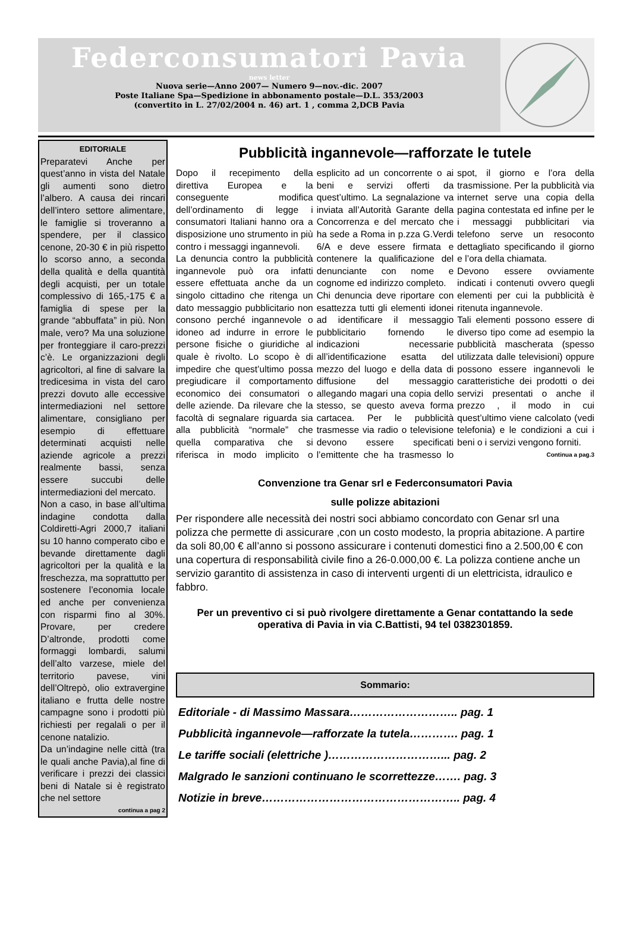Federconsumatori Pavia
news letter
Nuova serie—Anno 2007— Numero 9—nov.-dic. 2007
Poste Italiane Spa—Spedizione in abbonamento postale—D.L. 353/2003
(convertito in L. 27/02/2004 n. 46) art. 1 , comma 2,DCB Pavia
EDITORIALE
Preparatevi Anche per quest’anno in vista del Natale gli aumenti sono dietro l’albero. A causa dei rincari dell’intero settore alimentare, le famiglie si troveranno a spendere, per il classico cenone, 20-30 € in più rispetto lo scorso anno, a seconda della qualità e della quantità degli acquisti, per un totale complessivo di 165,-175 € a famiglia di spese per la grande “abbuffata” in più. Non male, vero? Ma una soluzione per fronteggiare il caro-prezzi c’è. Le organizzazioni degli agricoltori, al fine di salvare la tredicesima in vista del caro prezzi dovuto alle eccessive intermediazioni nel settore alimentare, consigliano per esempio di effettuare determinati acquisti nelle aziende agricole a prezzi realmente bassi, senza essere succubi delle intermediazioni del mercato.
Non a caso, in base all’ultima indagine condotta dalla Coldiretti-Agri 2000,7 italiani su 10 hanno comperato cibo e bevande direttamente dagli agricoltori per la qualità e la freschezza, ma soprattutto per sostenere l’economia locale ed anche per convenienza con risparmi fino al 30%. Provare, per credere D’altronde, prodotti come formaggi lombardi, salumi dell’alto varzese, miele del territorio pavese, vini dell’Oltrepò, olio extravergine italiano e frutta delle nostre campagne sono i prodotti più richiesti per regalali o per il cenone natalizio.
Da un’indagine nelle città (tra le quali anche Pavia),al fine di verificare i prezzi dei classici beni di Natale si è registrato che nel settore
continua a pag 2
Pubblicità ingannevole—rafforzate le tutele
Dopo il recepimento della direttiva Europea e la conseguente modifica dell’ordinamento di legge i consumatori Italiani hanno ora a disposizione uno strumento in più contro i messaggi ingannevoli.
La denuncia contro la pubblicità ingannevole può ora infatti essere effettuata anche da un singolo cittadino che ritenga un dato messaggio pubblicitario non consono perché ingannevole o idoneo ad indurre in errore le persone fisiche o giuridiche al quale è rivolto. Lo scopo è di impedire che quest’ultimo possa pregiudicare il comportamento economico dei consumatori o delle aziende. Da rilevare che la facoltà di segnalare riguarda sia alla pubblicità “normale” che quella comparativa che si riferisca in modo implicito o esplicito ad un concorrente o ai beni e servizi offerti da quest’ultimo. La segnalazione va inviata all’Autorità Garante della Concorrenza e del mercato che ha sede a Roma in p.zza G.Verdi 6/A e deve essere firmata e contenere la qualificazione del denunciante con nome e cognome ed indirizzo completo.
Chi denuncia deve riportare con esattezza tutti gli elementi idonei ad identificare il messaggio pubblicitario fornendo le indicazioni necessarie all’identificazione esatta del mezzo del luogo e della data di diffusione del messaggio allegando magari una copia dello stesso, se questo aveva forma cartacea. Per le pubblicità trasmesse via radio o televisione devono essere specificati l’emittente che ha trasmesso lo spot, il giorno e l’ora della trasmissione. Per la pubblicità via internet serve una copia della pagina contestata ed infine per le i messaggi pubblicitari via telefono serve un resoconto dettagliato specificando il giorno e l’ora della chiamata.
Devono essere ovviamente indicati i contenuti ovvero quegli elementi per cui la pubblicità è ritenuta ingannevole.
Tali elementi possono essere di diverso tipo come ad esempio la pubblicità mascherata (spesso utilizzata dalle televisioni) oppure possono essere ingannevoli le caratteristiche dei prodotti o dei servizi presentati o anche il prezzo , il modo in cui quest’ultimo viene calcolato (vedi telefonia) e le condizioni a cui i beni o i servizi vengono forniti.
Continua a pag.3
Convenzione tra Genar srl e Federconsumatori Pavia
sulle polizze abitazioni
Per rispondere alle necessità dei nostri soci abbiamo concordato con Genar srl una polizza che permette di assicurare ,con un costo modesto, la propria abitazione. A partire da soli 80,00 € all’anno si possono assicurare i contenuti domestici fino a 2.500,00 € con una copertura di responsabilità civile fino a 26-0.000,00 €. La polizza contiene anche un servizio garantito di assistenza in caso di interventi urgenti di un elettricista, idraulico e fabbro.
Per un preventivo ci si può rivolgere direttamente a Genar contattando la sede operativa di Pavia in via C.Battisti, 94 tel 0382301859.
Sommario:
Editoriale - di Massimo Massara……………………….. pag. 1
Pubblicità ingannevole—rafforzate la tutela…………. pag. 1
Le tariffe sociali (elettriche )…………………………... pag. 2
Malgrado le sanzioni continuano le scorrettezze……. pag. 3
Notizie in breve…………………………………………….. pag. 4